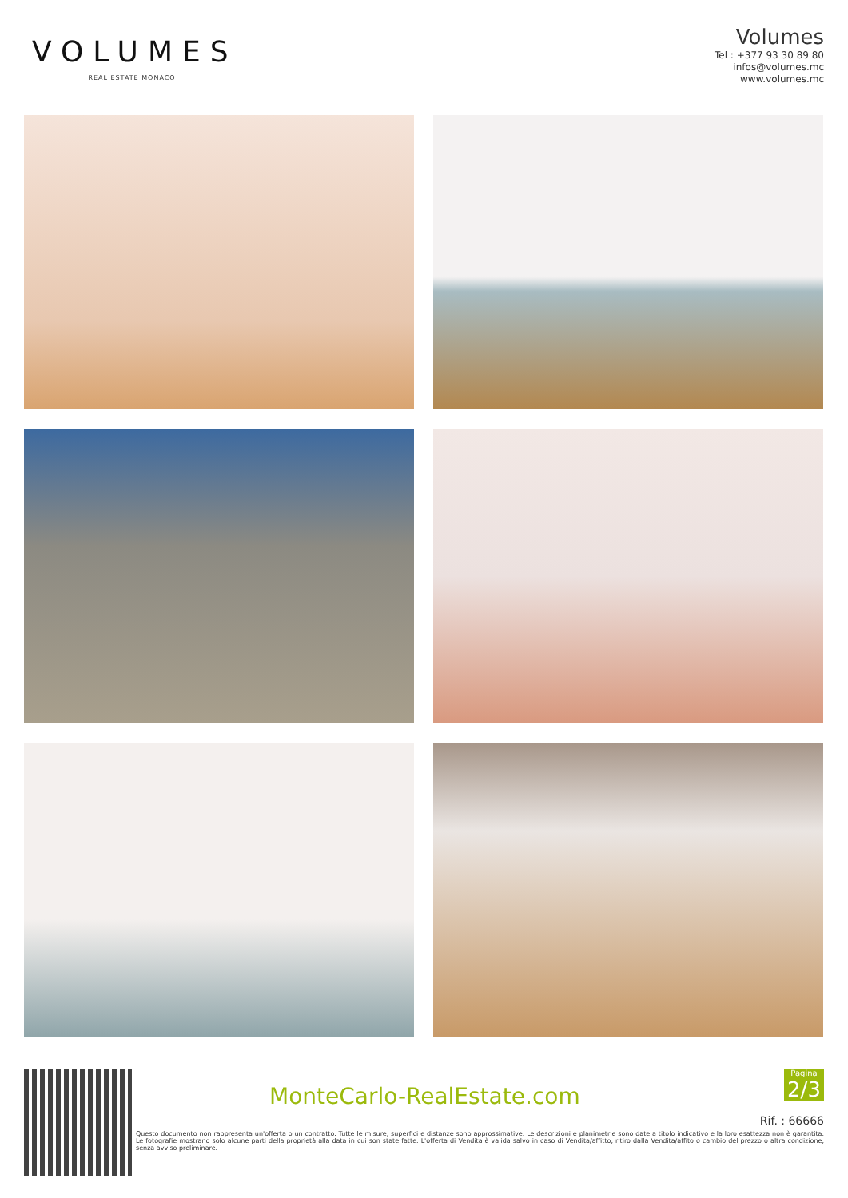VOLUMES
REAL ESTATE MONACO
Volumes
Tel : +377 93 30 89 80
infos@volumes.mc
www.volumes.mc
MonteCarlo-RealEstate.com
Pagina
2/3
Rif. : 66666
Questo documento non rappresenta un'offerta o un contratto. Tutte le misure, superfici e distanze sono approssimative. Le descrizioni e planimetrie sono date a titolo indicativo e la loro esattezza non è garantita. Le fotografie mostrano solo alcune parti della proprietà alla data in cui son state fatte. L'offerta di Vendita è valida salvo in caso di Vendita/affitto, ritiro dalla Vendita/affito o cambio del prezzo o altra condizione, senza avviso preliminare.